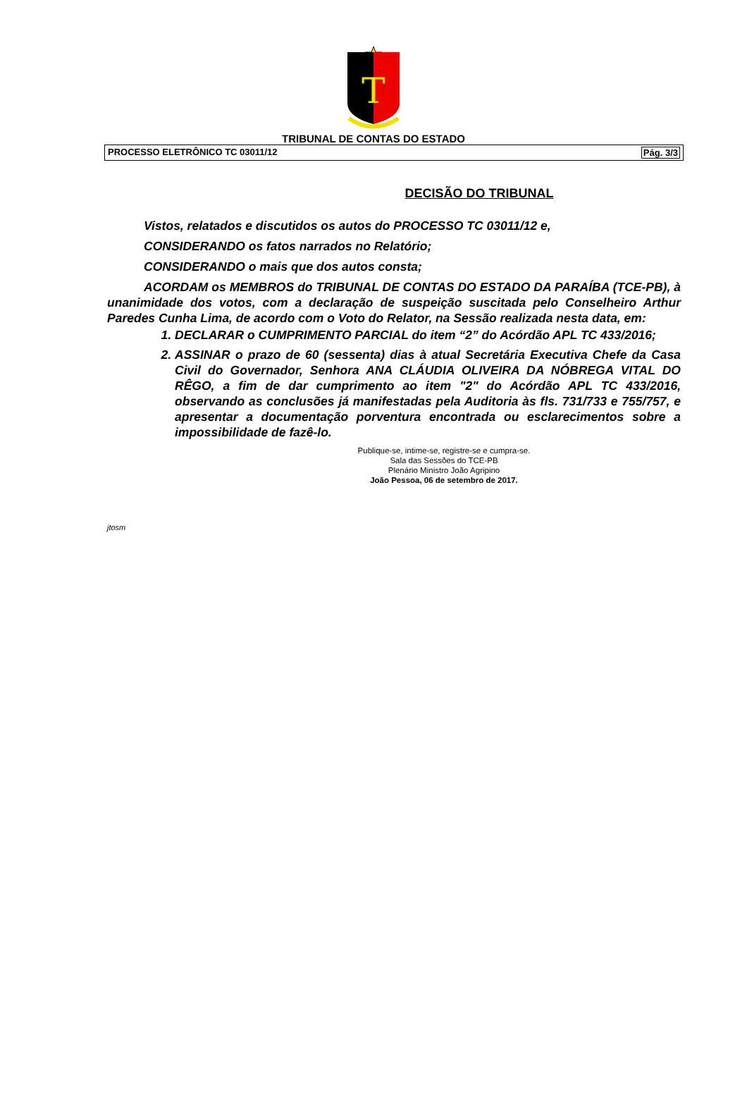T
TRIBUNAL DE CONTAS DO ESTADO
PROCESSO ELETRÔNICO TC 03011/12 Pág. 3/3
DECISÃO DO TRIBUNAL
Vistos, relatados e discutidos os autos do PROCESSO TC 03011/12 e,
CONSIDERANDO os fatos narrados no Relatório;
CONSIDERANDO o mais que dos autos consta;
ACORDAM os MEMBROS do TRIBUNAL DE CONTAS DO ESTADO DA PARAÍBA (TCE-PB), à unanimidade dos votos, com a declaração de suspeição suscitada pelo Conselheiro Arthur Paredes Cunha Lima, de acordo com o Voto do Relator, na Sessão realizada nesta data, em:
1. DECLARAR o CUMPRIMENTO PARCIAL do item “2” do Acórdão APL TC 433/2016;
2. ASSINAR o prazo de 60 (sessenta) dias à atual Secretária Executiva Chefe da Casa Civil do Governador, Senhora ANA CLÁUDIA OLIVEIRA DA NÓBREGA VITAL DO RÊGO, a fim de dar cumprimento ao item "2" do Acórdão APL TC 433/2016, observando as conclusões já manifestadas pela Auditoria às fls. 731/733 e 755/757, e apresentar a documentação porventura encontrada ou esclarecimentos sobre a impossibilidade de fazê-lo.
Publique-se, intime-se, registre-se e cumpra-se.
Sala das Sessões do TCE-PB
Plenário Ministro João Agripino
João Pessoa, 06 de setembro de 2017.
jtosm